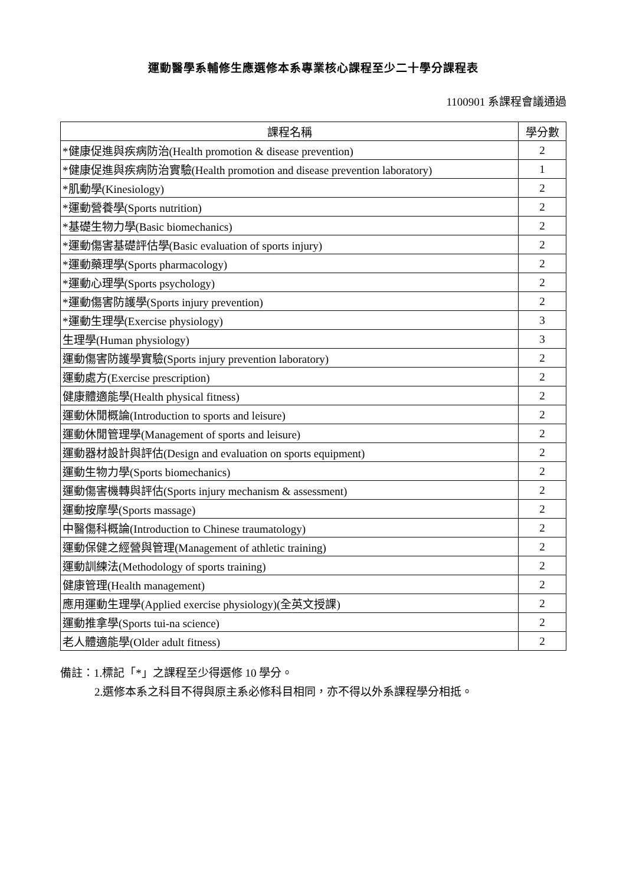運動醫學系輔修生應選修本系專業核心課程至少二十學分課程表
1100901 系課程會議通過
| 課程名稱 | 學分數 |
| --- | --- |
| *健康促進與疾病防治(Health promotion & disease prevention) | 2 |
| *健康促進與疾病防治實驗(Health promotion and disease prevention laboratory) | 1 |
| *肌動學(Kinesiology) | 2 |
| *運動營養學(Sports nutrition) | 2 |
| *基礎生物力學(Basic biomechanics) | 2 |
| *運動傷害基礎評估學(Basic evaluation of sports injury) | 2 |
| *運動藥理學(Sports pharmacology) | 2 |
| *運動心理學(Sports psychology) | 2 |
| *運動傷害防護學(Sports injury prevention) | 2 |
| *運動生理學(Exercise physiology) | 3 |
| 生理學(Human physiology) | 3 |
| 運動傷害防護學實驗(Sports injury prevention laboratory) | 2 |
| 運動處方(Exercise prescription) | 2 |
| 健康體適能學(Health physical fitness) | 2 |
| 運動休閒概論(Introduction to sports and leisure) | 2 |
| 運動休閒管理學(Management of sports and leisure) | 2 |
| 運動器材設計與評估(Design and evaluation on sports equipment) | 2 |
| 運動生物力學(Sports biomechanics) | 2 |
| 運動傷害機轉與評估(Sports injury mechanism & assessment) | 2 |
| 運動按摩學(Sports massage) | 2 |
| 中醫傷科概論(Introduction to Chinese traumatology) | 2 |
| 運動保健之經營與管理(Management of athletic training) | 2 |
| 運動訓練法(Methodology of sports training) | 2 |
| 健康管理(Health management) | 2 |
| 應用運動生理學(Applied exercise physiology)(全英文授課) | 2 |
| 運動推拿學(Sports tui-na science) | 2 |
| 老人體適能學(Older adult fitness) | 2 |
備註：1.標記「*」之課程至少得選修 10 學分。
2.選修本系之科目不得與原主系必修科目相同，亦不得以外系課程學分相抵。